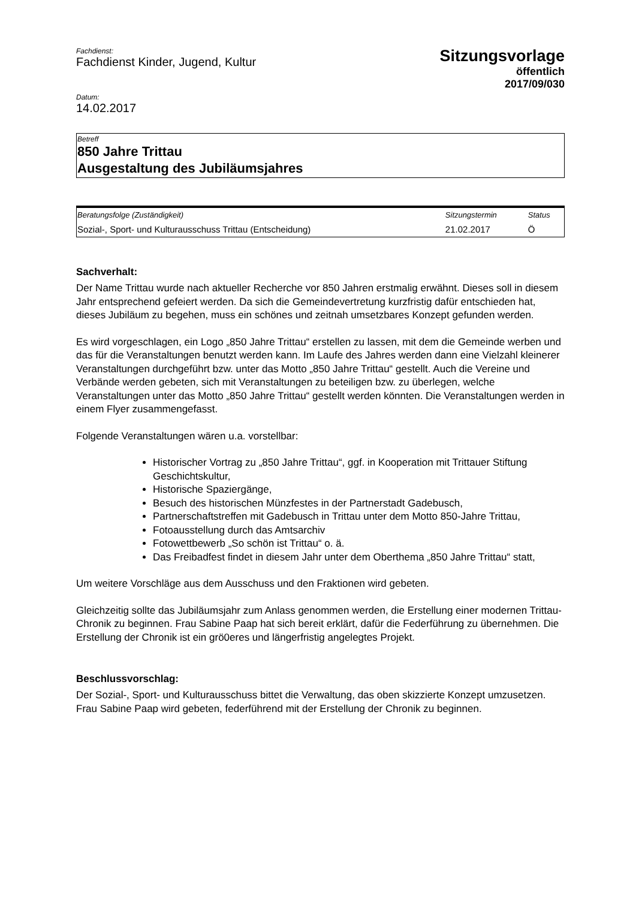Fachdienst:
Fachdienst Kinder, Jugend, Kultur
Sitzungsvorlage
öffentlich
2017/09/030
Datum:
14.02.2017
Betreff
850 Jahre Trittau
Ausgestaltung des Jubiläumsjahres
| Beratungsfolge (Zuständigkeit) | Sitzungstermin | Status |
| --- | --- | --- |
| Sozial-, Sport- und Kulturausschuss Trittau (Entscheidung) | 21.02.2017 | Ö |
Sachverhalt:
Der Name Trittau wurde nach aktueller Recherche vor 850 Jahren erstmalig erwähnt. Dieses soll in diesem Jahr entsprechend gefeiert werden. Da sich die Gemeindevertretung kurzfristig dafür entschieden hat, dieses Jubiläum zu begehen, muss ein schönes und zeitnah umsetzbares Konzept gefunden werden.
Es wird vorgeschlagen, ein Logo „850 Jahre Trittau“ erstellen zu lassen, mit dem die Gemeinde werben und das für die Veranstaltungen benutzt werden kann. Im Laufe des Jahres werden dann eine Vielzahl kleinerer Veranstaltungen durchgeführt bzw. unter das Motto „850 Jahre Trittau“ gestellt. Auch die Vereine und Verbände werden gebeten, sich mit Veranstaltungen zu beteiligen bzw. zu überlegen, welche Veranstaltungen unter das Motto „850 Jahre Trittau“ gestellt werden könnten. Die Veranstaltungen werden in einem Flyer zusammengefasst.
Folgende Veranstaltungen wären u.a. vorstellbar:
Historischer Vortrag zu „850 Jahre Trittau“, ggf. in Kooperation mit Trittauer Stiftung Geschichtskultur,
Historische Spaziergänge,
Besuch des historischen Münzfestes in der Partnerstadt Gadebusch,
Partnerschaftstreffen mit Gadebusch in Trittau unter dem Motto 850-Jahre Trittau,
Fotoausstellung durch das Amtsarchiv
Fotowettbewerb „So schön ist Trittau“ o. ä.
Das Freibadfest findet in diesem Jahr unter dem Oberthema „850 Jahre Trittau“ statt,
Um weitere Vorschläge aus dem Ausschuss und den Fraktionen wird gebeten.
Gleichzeitig sollte das Jubiläumsjahr zum Anlass genommen werden, die Erstellung einer modernen Trittau-Chronik zu beginnen. Frau Sabine Paap hat sich bereit erklärt, dafür die Federführung zu übernehmen. Die Erstellung der Chronik ist ein grö0eres und längerfristig angelegtes Projekt.
Beschlussvorschlag:
Der Sozial-, Sport- und Kulturausschuss bittet die Verwaltung, das oben skizzierte Konzept umzusetzen. Frau Sabine Paap wird gebeten, federführend mit der Erstellung der Chronik zu beginnen.